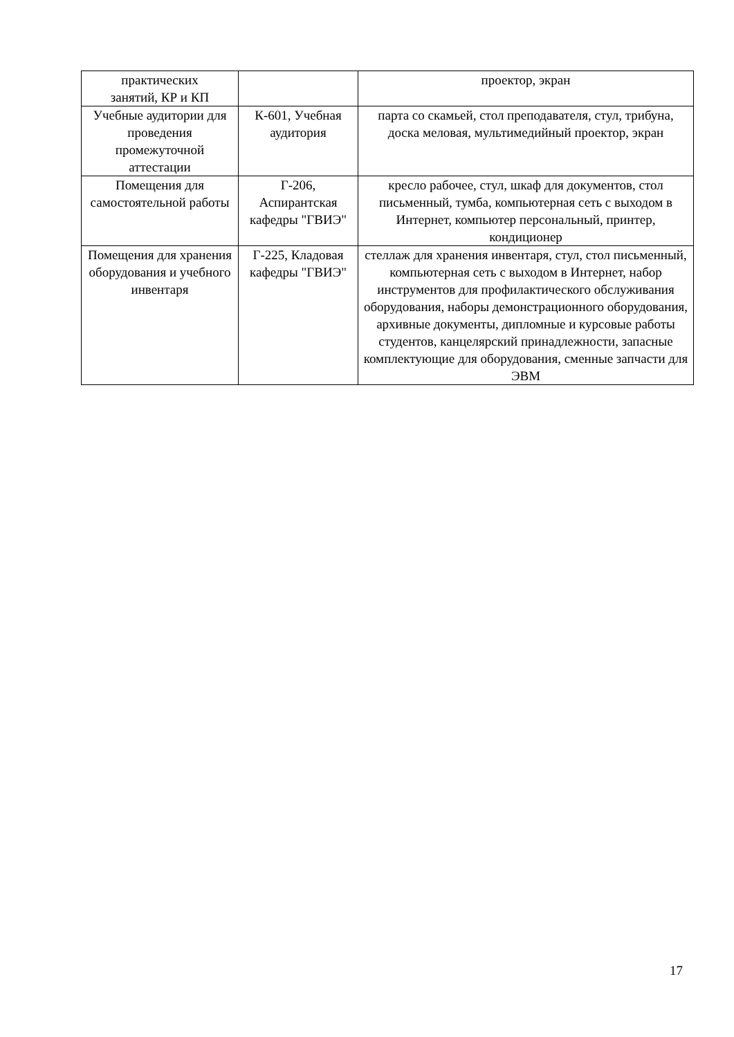| практических занятий, КР и КП | | проектор, экран |
| Учебные аудитории для проведения промежуточной аттестации | К-601, Учебная аудитория | парта со скамьей, стол преподавателя, стул, трибуна, доска меловая, мультимедийный проектор, экран |
| Помещения для самостоятельной работы | Г-206, Аспирантская кафедры "ГВИЭ" | кресло рабочее, стул, шкаф для документов, стол письменный, тумба, компьютерная сеть с выходом в Интернет, компьютер персональный, принтер, кондиционер |
| Помещения для хранения оборудования и учебного инвентаря | Г-225, Кладовая кафедры "ГВИЭ" | стеллаж для хранения инвентаря, стул, стол письменный, компьютерная сеть с выходом в Интернет, набор инструментов для профилактического обслуживания оборудования, наборы демонстрационного оборудования, архивные документы, дипломные и курсовые работы студентов, канцелярский принадлежности, запасные комплектующие для оборудования, сменные запчасти для ЭВМ |
17